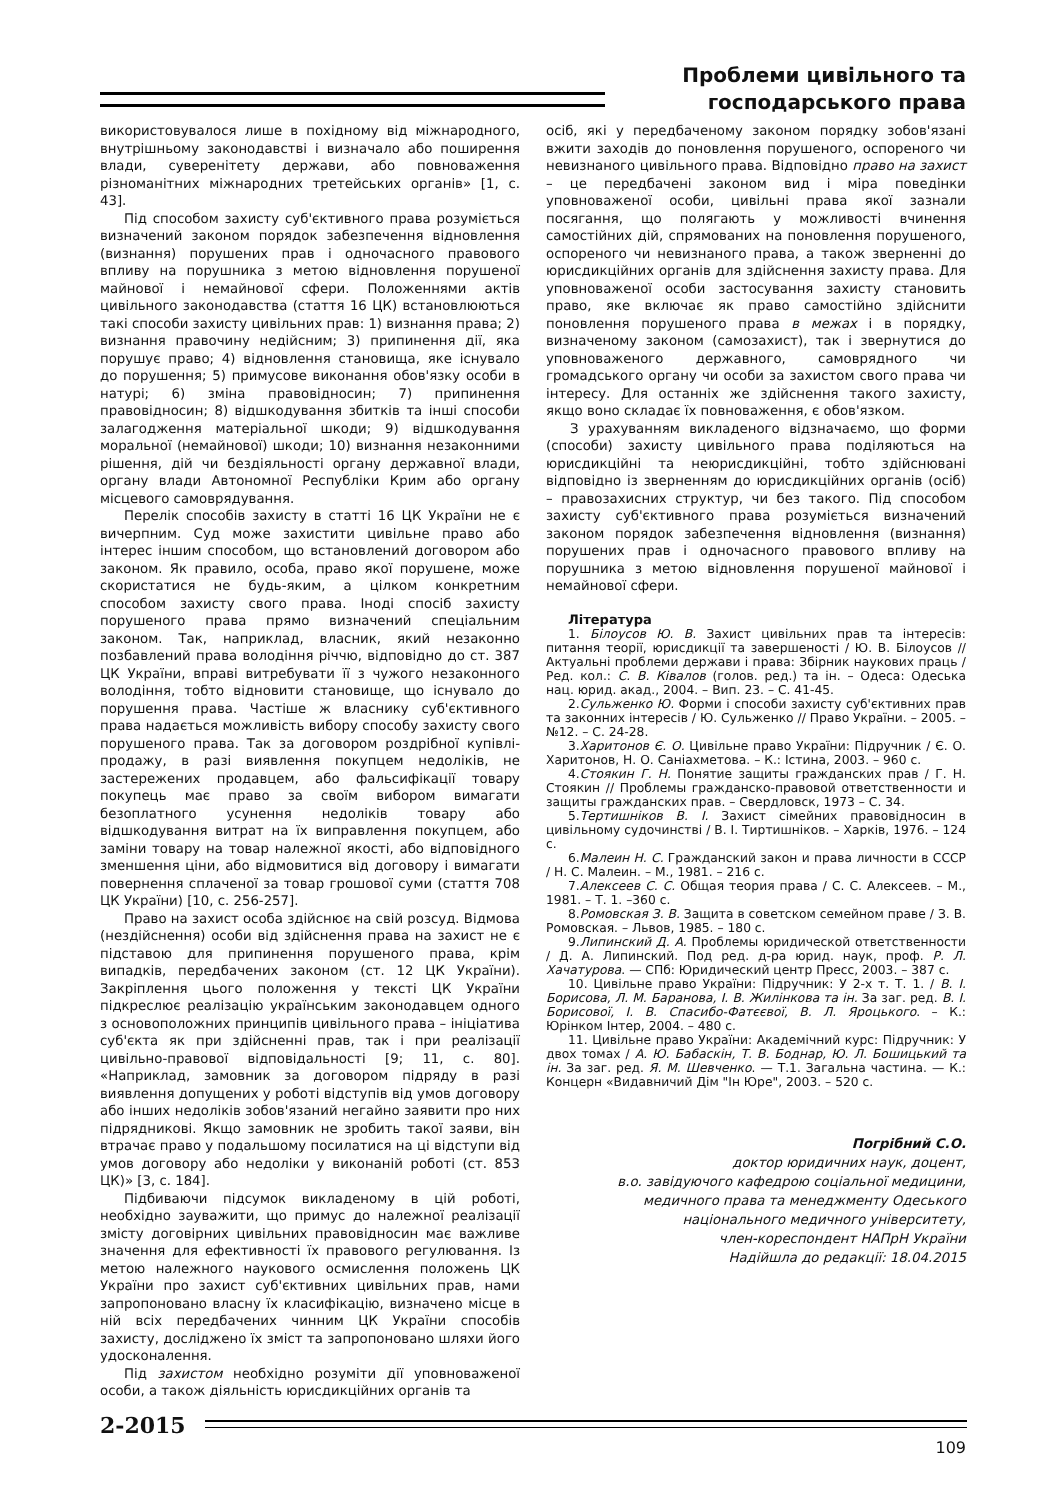Проблеми цивільного та
господарського права
використовувалося лише в похідному від міжнародного, внутрішньому законодавстві і визначало або поширення влади, суверенітету держави, або повноваження різноманітних міжнародних третейських органів» [1, с. 43].
Під способом захисту суб'єктивного права розуміється визначений законом порядок забезпечення відновлення (визнання) порушених прав і одночасного правового впливу на порушника з метою відновлення порушеної майнової і немайнової сфери. Положеннями актів цивільного законодавства (стаття 16 ЦК) встановлюються такі способи захисту цивільних прав: 1) визнання права; 2) визнання правочину недійсним; 3) припинення дії, яка порушує право; 4) відновлення становища, яке існувало до порушення; 5) примусове виконання обов'язку особи в натурі; 6) зміна правовідносин; 7) припинення правовідносин; 8) відшкодування збитків та інші способи залагодження матеріальної шкоди; 9) відшкодування моральної (немайнової) шкоди; 10) визнання незаконними рішення, дій чи бездіяльності органу державної влади, органу влади Автономної Республіки Крим або органу місцевого самоврядування.
Перелік способів захисту в статті 16 ЦК України не є вичерпним. Суд може захистити цивільне право або інтерес іншим способом, що встановлений договором або законом. Як правило, особа, право якої порушене, може скористатися не будь-яким, а цілком конкретним способом захисту свого права. Іноді спосіб захисту порушеного права прямо визначений спеціальним законом. Так, наприклад, власник, який незаконно позбавлений права володіння річчю, відповідно до ст. 387 ЦК України, вправі витребувати її з чужого незаконного володіння, тобто відновити становище, що існувало до порушення права. Частіше ж власнику суб'єктивного права надається можливість вибору способу захисту свого порушеного права. Так за договором роздрібної купівлі-продажу, в разі виявлення покупцем недоліків, не застережених продавцем, або фальсифікації товару покупець має право за своїм вибором вимагати безоплатного усунення недоліків товару або відшкодування витрат на їх виправлення покупцем, або заміни товару на товар належної якості, або відповідного зменшення ціни, або відмовитися від договору і вимагати повернення сплаченої за товар грошової суми (стаття 708 ЦК України) [10, с. 256-257].
Право на захист особа здійснює на свій розсуд. Відмова (нездійснення) особи від здійснення права на захист не є підставою для припинення порушеного права, крім випадків, передбачених законом (ст. 12 ЦК України). Закріплення цього положення у тексті ЦК України підкреслює реалізацію українським законодавцем одного з основоположних принципів цивільного права – ініціатива суб'єкта як при здійсненні прав, так і при реалізації цивільно-правової відповідальності [9; 11, с. 80]. «Наприклад, замовник за договором підряду в разі виявлення допущених у роботі відступів від умов договору або інших недоліків зобов'язаний негайно заявити про них підрядникові. Якщо замовник не зробить такої заяви, він втрачає право у подальшому посилатися на ці відступи від умов договору або недоліки у виконаній роботі (ст. 853 ЦК)» [3, с. 184].
Підбиваючи підсумок викладеному в цій роботі, необхідно зауважити, що примус до належної реалізації змісту договірних цивільних правовідносин має важливе значення для ефективності їх правового регулювання. Із метою належного наукового осмислення положень ЦК України про захист суб'єктивних цивільних прав, нами запропоновано власну їх класифікацію, визначено місце в ній всіх передбачених чинним ЦК України способів захисту, досліджено їх зміст та запропоновано шляхи його удосконалення.
Під захистом необхідно розуміти дії уповноваженої особи, а також діяльність юрисдикційних органів та
осіб, які у передбаченому законом порядку зобов'язані вжити заходів до поновлення порушеного, оспореного чи невизнаного цивільного права. Відповідно право на захист – це передбачені законом вид і міра поведінки уповноваженої особи, цивільні права якої зазнали посягання, що полягають у можливості вчинення самостійних дій, спрямованих на поновлення порушеного, оспореного чи невизнаного права, а також зверненні до юрисдикційних органів для здійснення захисту права. Для уповноваженої особи застосування захисту становить право, яке включає як право самостійно здійснити поновлення порушеного права в межах і в порядку, визначеному законом (самозахист), так і звернутися до уповноваженого державного, самоврядного чи громадського органу чи особи за захистом свого права чи інтересу. Для останніх же здійснення такого захисту, якщо воно складає їх повноваження, є обов'язком.
З урахуванням викладеного відзначаємо, що форми (способи) захисту цивільного права поділяються на юрисдикційні та неюрисдикційні, тобто здійснювані відповідно із зверненням до юрисдикційних органів (осіб) – правозахисних структур, чи без такого. Під способом захисту суб'єктивного права розуміється визначений законом порядок забезпечення відновлення (визнання) порушених прав і одночасного правового впливу на порушника з метою відновлення порушеної майнової і немайнової сфери.
Література
1. Білоусов Ю. В. Захист цивільних прав та інтересів: питання теорії, юрисдикції та завершеності / Ю. В. Білоусов // Актуальні проблеми держави і права: Збірник наукових праць / Ред. кол.: С. В. Ківалов (голов. ред.) та ін. – Одеса: Одеська нац. юрид. акад., 2004. – Вип. 23. – С. 41-45.
2.Сульженко Ю. Форми і способи захисту суб'єктивних прав та законних інтересів / Ю. Сульженко // Право України. – 2005. – №12. – С. 24-28.
3.Харитонов Є. О. Цивільне право України: Підручник / Є. О. Харитонов, Н. О. Саніахметова. – К.: Істина, 2003. – 960 с.
4.Стоякин Г. Н. Понятие защиты гражданских прав / Г. Н. Стоякин // Проблемы гражданско-правовой ответственности и защиты гражданских прав. – Свердловск, 1973 – С. 34.
5.Тертишніков В. І. Захист сімейних правовідносин в цивільному судочинстві / В. І. Тиртишніков. – Харків, 1976. – 124 с.
6.Малеин Н. С. Гражданский закон и права личности в СССР / Н. С. Малеин. – М., 1981. – 216 с.
7.Алексеев С. С. Общая теория права / С. С. Алексеев. – М., 1981. – Т. 1. –360 с.
8.Ромовская З. В. Защита в советском семейном праве / З. В. Ромовская. – Львов, 1985. – 180 с.
9.Липинский Д. А. Проблемы юридической ответственности / Д. А. Липинский. Под ред. д-ра юрид. наук, проф. Р. Л. Хачатурова. — СПб: Юридический центр Пресс, 2003. – 387 с.
10. Цивільне право України: Підручник: У 2-х т. Т. 1. / В. І. Борисова, Л. М. Баранова, І. В. Жилінкова та ін. За заг. ред. В. І. Борисової, І. В. Спасибо-Фатєєвої, В. Л. Яроцького. – К.: Юрінком Інтер, 2004. – 480 с.
11. Цивільне право України: Академічний курс: Підручник: У двох томах / А. Ю. Бабаскін, Т. В. Боднар, Ю. Л. Бошицький та ін. За заг. ред. Я. М. Шевченко. — Т.1. Загальна частина. — К.: Концерн «Видавничий Дім "Ін Юре", 2003. – 520 с.
Погрібний С.О.
доктор юридичних наук, доцент,
в.о. завідуючого кафедрою соціальної медицини,
медичного права та менеджменту Одеського
національного медичного університету,
член-кореспондент НАПрН України
Надійшла до редакції: 18.04.2015
2-2015
109